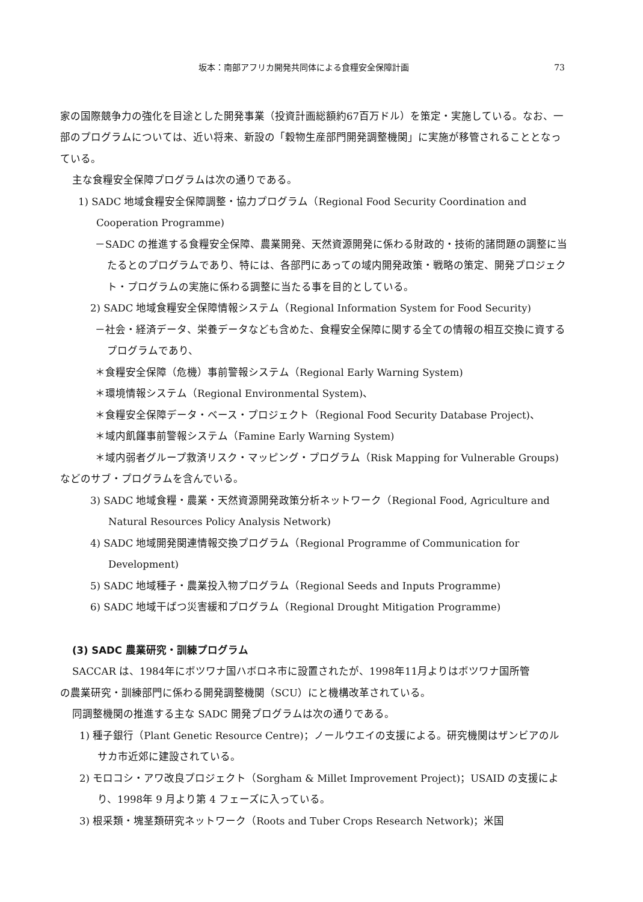坂本：南部アフリカ開発共同体による食糧安全保障計画 73
家の国際競争力の強化を目途とした開発事業（投資計画総額約67百万ドル）を策定・実施している。なお、一部のプログラムについては、近い将来、新設の「穀物生産部門開発調整機関」に実施が移管されることとなっている。
主な食糧安全保障プログラムは次の通りである。
1) SADC 地域食糧安全保障調整・協力プログラム（Regional Food Security Coordination and Cooperation Programme)
－SADC の推進する食糧安全保障、農業開発、天然資源開発に係わる財政的・技術的諸問題の調整に当たるとのプログラムであり、特には、各部門にあっての域内開発政策・戦略の策定、開発プロジェクト・プログラムの実施に係わる調整に当たる事を目的としている。
2) SADC 地域食糧安全保障情報システム（Regional Information System for Food Security)
－社会・経済データ、栄養データなども含めた、食糧安全保障に関する全ての情報の相互交換に資するプログラムであり、
＊食糧安全保障（危機）事前警報システム（Regional Early Warning System)
＊環境情報システム（Regional Environmental System)、
＊食糧安全保障データ・ベース・プロジェクト（Regional Food Security Database Project)、
＊域内飢饉事前警報システム（Famine Early Warning System)
＊域内弱者グループ救済リスク・マッピング・プログラム（Risk Mapping for Vulnerable Groups)
などのサブ・プログラムを含んでいる。
3) SADC 地域食糧・農業・天然資源開発政策分析ネットワーク（Regional Food, Agriculture and Natural Resources Policy Analysis Network)
4) SADC 地域開発関連情報交換プログラム（Regional Programme of Communication for Development)
5) SADC 地域種子・農業投入物プログラム（Regional Seeds and Inputs Programme)
6) SADC 地域干ばつ災害緩和プログラム（Regional Drought Mitigation Programme)
(3) SADC 農業研究・訓練プログラム
SACCAR は、1984年にボツワナ国ハボロネ市に設置されたが、1998年11月よりはボツワナ国所管
の農業研究・訓練部門に係わる開発調整機関（SCU）にと機構改革されている。
同調整機関の推進する主な SADC 開発プログラムは次の通りである。
1) 種子銀行（Plant Genetic Resource Centre)；ノールウエイの支援による。研究機関はザンビアのルサカ市近郊に建設されている。
2) モロコシ・アワ改良プロジェクト（Sorgham & Millet Improvement Project)；USAID の支援により、1998年 9 月より第 4 フェーズに入っている。
3) 根采類・塊茎類研究ネットワーク（Roots and Tuber Crops Research Network)；米国